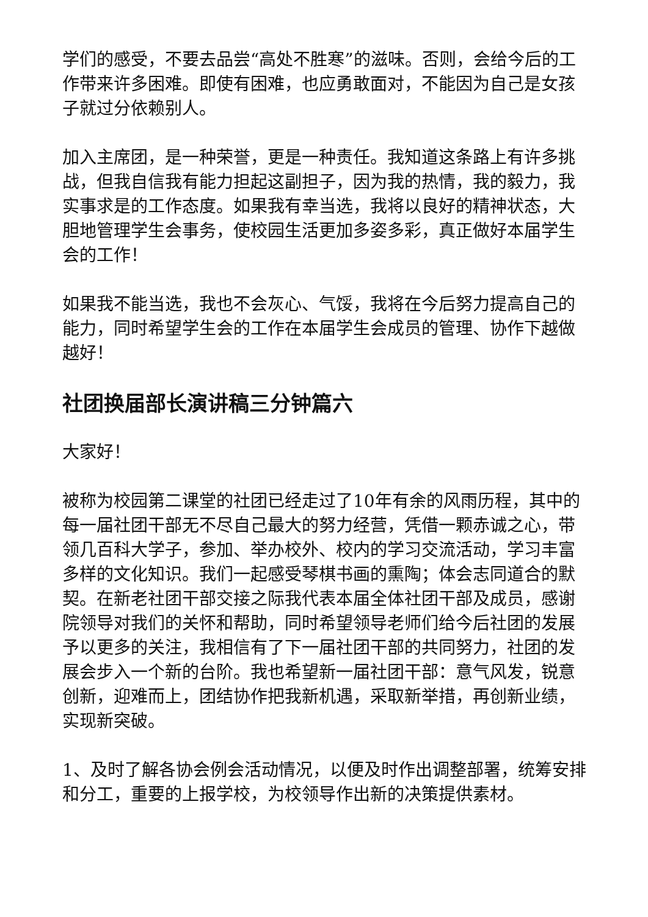学们的感受，不要去品尝“高处不胜寒”的滋味。否则，会给今后的工作带来许多困难。即使有困难，也应勇敢面对，不能因为自己是女孩子就过分依赖别人。
加入主席团，是一种荣誉，更是一种责任。我知道这条路上有许多挑战，但我自信我有能力担起这副担子，因为我的热情，我的毅力，我实事求是的工作态度。如果我有幸当选，我将以良好的精神状态，大胆地管理学生会事务，使校园生活更加多姿多彩，真正做好本届学生会的工作！
如果我不能当选，我也不会灰心、气馁，我将在今后努力提高自己的能力，同时希望学生会的工作在本届学生会成员的管理、协作下越做越好！
社团换届部长演讲稿三分钟篇六
大家好！
被称为校园第二课堂的社团已经走过了10年有余的风雨历程，其中的每一届社团干部无不尽自己最大的努力经营，凭借一颗赤诚之心，带领几百科大学子，参加、举办校外、校内的学习交流活动，学习丰富多样的文化知识。我们一起感受琴棋书画的熏陶；体会志同道合的默契。在新老社团干部交接之际我代表本届全体社团干部及成员，感谢院领导对我们的关怀和帮助，同时希望领导老师们给今后社团的发展予以更多的关注，我相信有了下一届社团干部的共同努力，社团的发展会步入一个新的台阶。我也希望新一届社团干部：意气风发，锐意创新，迎难而上，团结协作把我新机遇，采取新举措，再创新业绩，实现新突破。
1、及时了解各协会例会活动情况，以便及时作出调整部署，统筹安排和分工，重要的上报学校，为校领导作出新的决策提供素材。